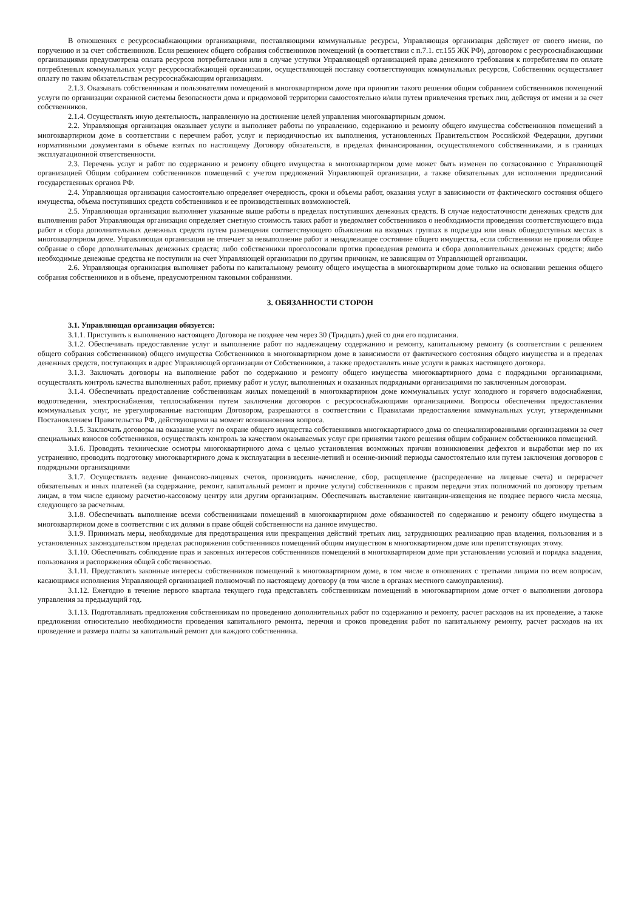В отношениях с ресурсоснабжающими организациями, поставляющими коммунальные ресурсы, Управляющая организация действует от своего имени, по поручению и за счет собственников. Если решением общего собрания собственников помещений (в соответствии с п.7.1. ст.155 ЖК РФ), договором с ресурсоснабжающими организациями предусмотрена оплата ресурсов потребителями или в случае уступки Управляющей организацией права денежного требования к потребителям по оплате потребленных коммунальных услуг ресурсоснабжающей организации, осуществляющей поставку соответствующих коммунальных ресурсов, Собственник осуществляет оплату по таким обязательствам ресурсоснабжающим организациям.
2.1.3. Оказывать собственникам и пользователям помещений в многоквартирном доме при принятии такого решения общим собранием собственников помещений услуги по организации охранной системы безопасности дома и придомовой территории самостоятельно и/или путем привлечения третьих лиц, действуя от имени и за счет собственников.
2.1.4. Осуществлять иную деятельность, направленную на достижение целей управления многоквартирным домом.
2.2. Управляющая организация оказывает услуги и выполняет работы по управлению, содержанию и ремонту общего имущества собственников помещений в многоквартирном доме в соответствии с перечнем работ, услуг и периодичностью их выполнения, установленных Правительством Российской Федерации, другими нормативными документами в объеме взятых по настоящему Договору обязательств, в пределах финансирования, осуществляемого собственниками, и в границах эксплуатационной ответственности.
2.3. Перечень услуг и работ по содержанию и ремонту общего имущества в многоквартирном доме может быть изменен по согласованию с Управляющей организацией Общим собранием собственников помещений с учетом предложений Управляющей организации, а также обязательных для исполнения предписаний государственных органов РФ.
2.4. Управляющая организация самостоятельно определяет очередность, сроки и объемы работ, оказания услуг в зависимости от фактического состояния общего имущества, объема поступивших средств собственников и ее производственных возможностей.
2.5. Управляющая организация выполняет указанные выше работы в пределах поступивших денежных средств. В случае недостаточности денежных средств для выполнения работ Управляющая организация определяет сметную стоимость таких работ и уведомляет собственников о необходимости проведения соответствующего вида работ и сбора дополнительных денежных средств путем размещения соответствующего объявления на входных группах в подъезды или иных общедоступных местах в многоквартирном доме. Управляющая организация не отвечает за невыполнение работ и ненадлежащее состояние общего имущества, если собственники не провели общее собрание о сборе дополнительных денежных средств; либо собственники проголосовали против проведения ремонта и сбора дополнительных денежных средств; либо необходимые денежные средства не поступили на счет Управляющей организации по другим причинам, не зависящим от Управляющей организации.
2.6. Управляющая организация выполняет работы по капитальному ремонту общего имущества в многоквартирном доме только на основании решения общего собрания собственников и в объеме, предусмотренном таковыми собраниями.
3. ОБЯЗАННОСТИ СТОРОН
3.1. Управляющая организация обязуется:
3.1.1. Приступить к выполнению настоящего Договора не позднее чем через 30 (Тридцать) дней со дня его подписания.
3.1.2. Обеспечивать предоставление услуг и выполнение работ по надлежащему содержанию и ремонту, капитальному ремонту (в соответствии с решением общего собрания собственников) общего имущества Собственников в многоквартирном доме в зависимости от фактического состояния общего имущества и в пределах денежных средств, поступающих в адрес Управляющей организации от Собственников, а также предоставлять иные услуги в рамках настоящего договора.
3.1.3. Заключать договоры на выполнение работ по содержанию и ремонту общего имущества многоквартирного дома с подрядными организациями, осуществлять контроль качества выполненных работ, приемку работ и услуг, выполненных и оказанных подрядными организациями по заключенным договорам.
3.1.4. Обеспечивать предоставление собственникам жилых помещений в многоквартирном доме коммунальных услуг холодного и горячего водоснабжения, водоотведения, электроснабжения, теплоснабжения путем заключения договоров с ресурсоснабжающими организациями. Вопросы обеспечения предоставления коммунальных услуг, не урегулированные настоящим Договором, разрешаются в соответствии с Правилами предоставления коммунальных услуг, утвержденными Постановлением Правительства РФ, действующими на момент возникновения вопроса.
3.1.5. Заключать договоры на оказание услуг по охране общего имущества собственников многоквартирного дома со специализированными организациями за счет специальных взносов собственников, осуществлять контроль за качеством оказываемых услуг при принятии такого решения общим собранием собственников помещений.
3.1.6. Проводить технические осмотры многоквартирного дома с целью установления возможных причин возникновения дефектов и выработки мер по их устранению, проводить подготовку многоквартирного дома к эксплуатации в весенне-летний и осенне-зимний периоды самостоятельно или путем заключения договоров с подрядными организациями
3.1.7. Осуществлять ведение финансово-лицевых счетов, производить начисление, сбор, расщепление (распределение на лицевые счета) и перерасчет обязательных и иных платежей (за содержание, ремонт, капитальный ремонт и прочие услуги) собственников с правом передачи этих полномочий по договору третьим лицам, в том числе единому расчетно-кассовому центру или другим организациям. Обеспечивать выставление квитанции-извещения не позднее первого числа месяца, следующего за расчетным.
3.1.8. Обеспечивать выполнение всеми собственниками помещений в многоквартирном доме обязанностей по содержанию и ремонту общего имущества в многоквартирном доме в соответствии с их долями в праве общей собственности на данное имущество.
3.1.9. Принимать меры, необходимые для предотвращения или прекращения действий третьих лиц, затрудняющих реализацию прав владения, пользования и в установленных законодательством пределах распоряжения собственников помещений общим имуществом в многоквартирном доме или препятствующих этому.
3.1.10. Обеспечивать соблюдение прав и законных интересов собственников помещений в многоквартирном доме при установлении условий и порядка владения, пользования и распоряжения общей собственностью.
3.1.11. Представлять законные интересы собственников помещений в многоквартирном доме, в том числе в отношениях с третьими лицами по всем вопросам, касающимся исполнения Управляющей организацией полномочий по настоящему договору (в том числе в органах местного самоуправления).
3.1.12. Ежегодно в течение первого квартала текущего года представлять собственникам помещений в многоквартирном доме отчет о выполнении договора управления за предыдущий год.
3.1.13. Подготавливать предложения собственникам по проведению дополнительных работ по содержанию и ремонту, расчет расходов на их проведение, а также предложения относительно необходимости проведения капитального ремонта, перечня и сроков проведения работ по капитальному ремонту, расчет расходов на их проведение и размера платы за капитальный ремонт для каждого собственника.